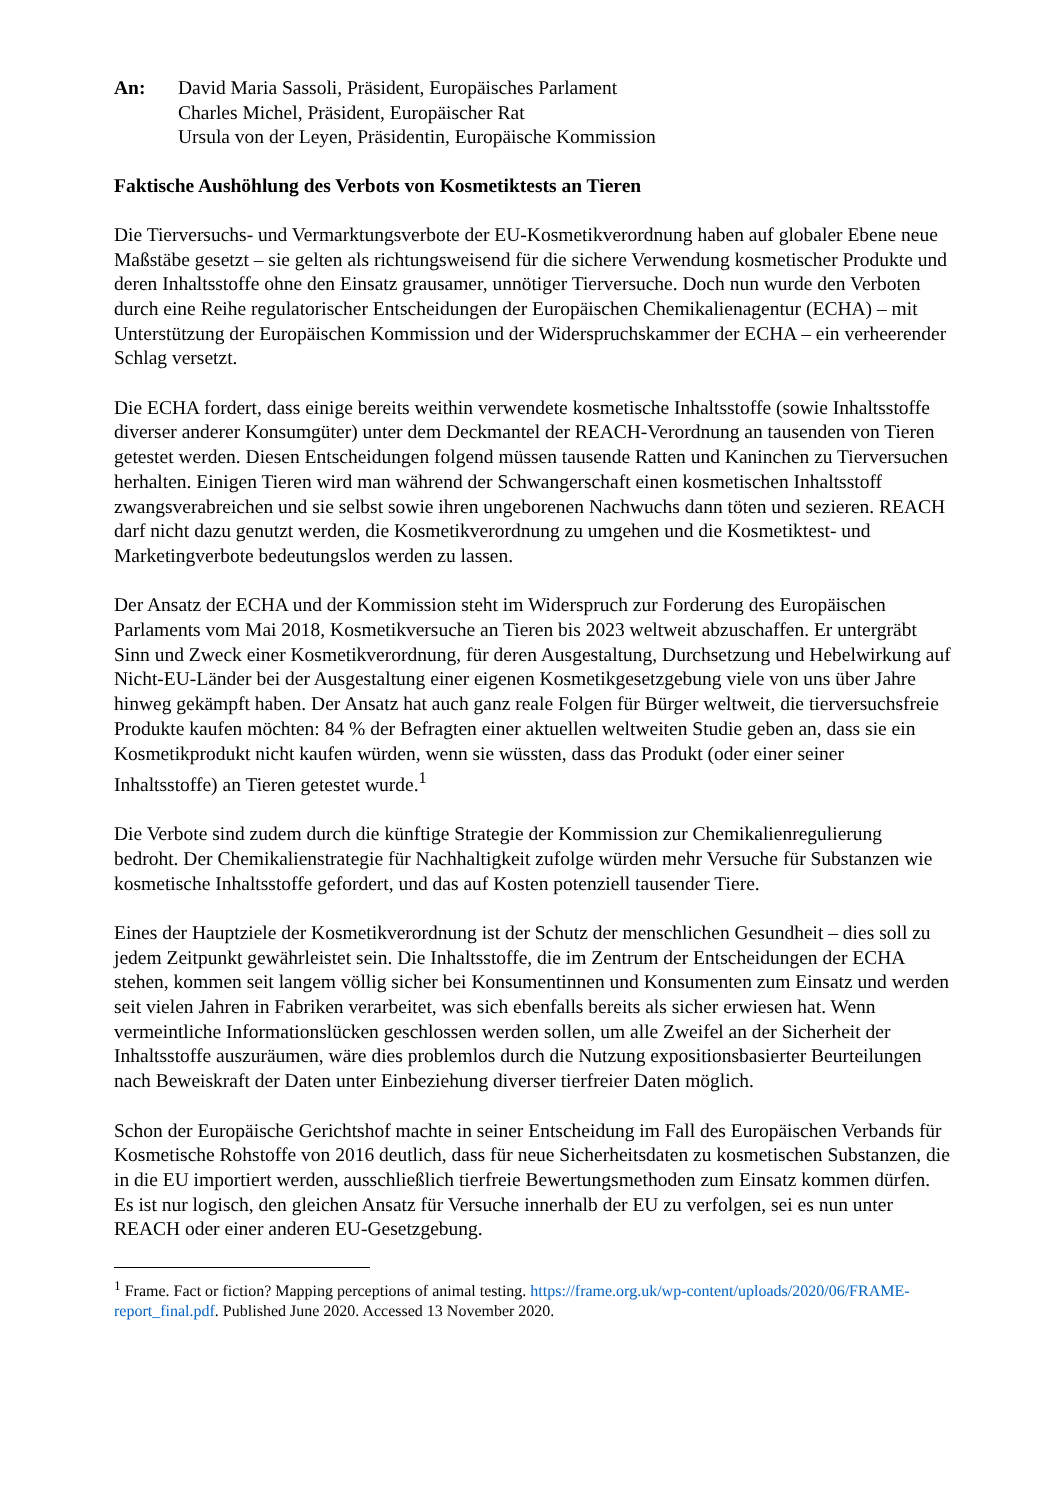An: David Maria Sassoli, Präsident, Europäisches Parlament
Charles Michel, Präsident, Europäischer Rat
Ursula von der Leyen, Präsidentin, Europäische Kommission
Faktische Aushöhlung des Verbots von Kosmetiktests an Tieren
Die Tierversuchs- und Vermarktungsverbote der EU-Kosmetikverordnung haben auf globaler Ebene neue Maßstäbe gesetzt – sie gelten als richtungsweisend für die sichere Verwendung kosmetischer Produkte und deren Inhaltsstoffe ohne den Einsatz grausamer, unnötiger Tierversuche. Doch nun wurde den Verboten durch eine Reihe regulatorischer Entscheidungen der Europäischen Chemikalienagentur (ECHA) – mit Unterstützung der Europäischen Kommission und der Widerspruchskammer der ECHA – ein verheerender Schlag versetzt.
Die ECHA fordert, dass einige bereits weithin verwendete kosmetische Inhaltsstoffe (sowie Inhaltsstoffe diverser anderer Konsumgüter) unter dem Deckmantel der REACH-Verordnung an tausenden von Tieren getestet werden. Diesen Entscheidungen folgend müssen tausende Ratten und Kaninchen zu Tierversuchen herhalten. Einigen Tieren wird man während der Schwangerschaft einen kosmetischen Inhaltsstoff zwangsverabreichen und sie selbst sowie ihren ungeborenen Nachwuchs dann töten und sezieren. REACH darf nicht dazu genutzt werden, die Kosmetikverordnung zu umgehen und die Kosmetiktest- und Marketingverbote bedeutungslos werden zu lassen.
Der Ansatz der ECHA und der Kommission steht im Widerspruch zur Forderung des Europäischen Parlaments vom Mai 2018, Kosmetikversuche an Tieren bis 2023 weltweit abzuschaffen. Er untergräbt Sinn und Zweck einer Kosmetikverordnung, für deren Ausgestaltung, Durchsetzung und Hebelwirkung auf Nicht-EU-Länder bei der Ausgestaltung einer eigenen Kosmetikgesetzgebung viele von uns über Jahre hinweg gekämpft haben. Der Ansatz hat auch ganz reale Folgen für Bürger weltweit, die tierversuchsfreie Produkte kaufen möchten: 84 % der Befragten einer aktuellen weltweiten Studie geben an, dass sie ein Kosmetikprodukt nicht kaufen würden, wenn sie wüssten, dass das Produkt (oder einer seiner Inhaltsstoffe) an Tieren getestet wurde.<sup>1</sup>
Die Verbote sind zudem durch die künftige Strategie der Kommission zur Chemikalienregulierung bedroht. Der Chemikalienstrategie für Nachhaltigkeit zufolge würden mehr Versuche für Substanzen wie kosmetische Inhaltsstoffe gefordert, und das auf Kosten potenziell tausender Tiere.
Eines der Hauptziele der Kosmetikverordnung ist der Schutz der menschlichen Gesundheit – dies soll zu jedem Zeitpunkt gewährleistet sein. Die Inhaltsstoffe, die im Zentrum der Entscheidungen der ECHA stehen, kommen seit langem völlig sicher bei Konsumentinnen und Konsumenten zum Einsatz und werden seit vielen Jahren in Fabriken verarbeitet, was sich ebenfalls bereits als sicher erwiesen hat. Wenn vermeintliche Informationslücken geschlossen werden sollen, um alle Zweifel an der Sicherheit der Inhaltsstoffe auszuräumen, wäre dies problemlos durch die Nutzung expositionsbasierter Beurteilungen nach Beweiskraft der Daten unter Einbeziehung diverser tierfreier Daten möglich.
Schon der Europäische Gerichtshof machte in seiner Entscheidung im Fall des Europäischen Verbands für Kosmetische Rohstoffe von 2016 deutlich, dass für neue Sicherheitsdaten zu kosmetischen Substanzen, die in die EU importiert werden, ausschließlich tierfreie Bewertungsmethoden zum Einsatz kommen dürfen. Es ist nur logisch, den gleichen Ansatz für Versuche innerhalb der EU zu verfolgen, sei es nun unter REACH oder einer anderen EU-Gesetzgebung.
<sup>1</sup> Frame. Fact or fiction? Mapping perceptions of animal testing. https://frame.org.uk/wp-content/uploads/2020/06/FRAME-report_final.pdf. Published June 2020. Accessed 13 November 2020.